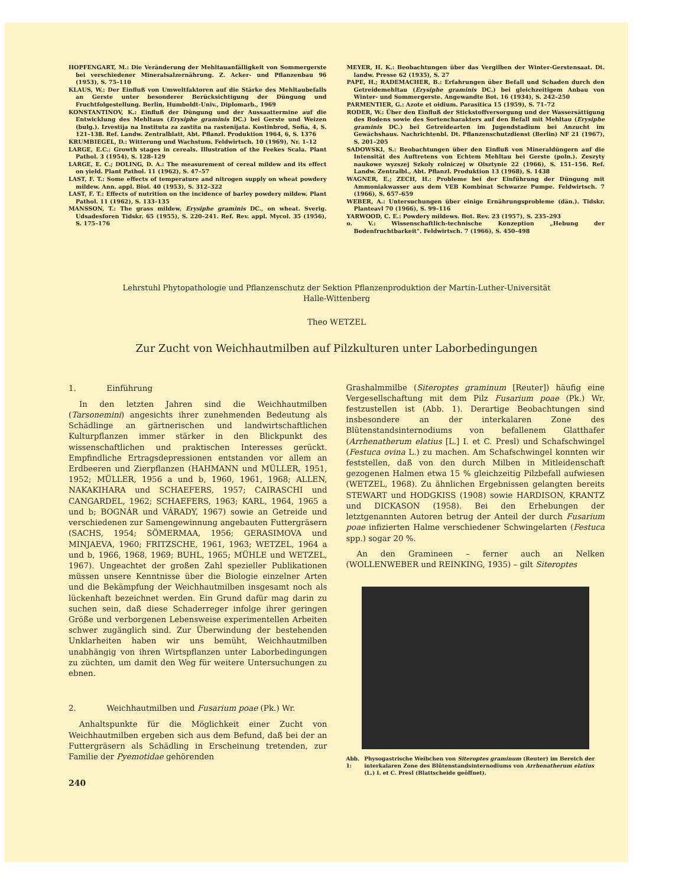HOPFENGART, M.: Die Veränderung der Mehltauanfälligkeit von Sommergerste bei verschiedener Mineralsalzernährung. Z. Acker- und Pflanzenbau 96 (1953), S. 75–110
KLAUS, W.: Der Einfluß von Umweltfaktoren auf die Stärke des Mehltaubefalls an Gerste unter besonderer Berücksichtigung der Düngung und Fruchtfolgestellung. Berlin, Humboldt-Univ., Diplomarb., 1969
KONSTANTINOV, K.: Einfluß der Düngung und der Aussaattermine auf die Entwicklung des Mehltaus (Erysiphe graminis DC.) bei Gerste und Weizen (bulg.). Izvestija na Instituta za zastita na rastenijata. Kostinbrod, Sofia, 4, S. 121–138. Ref. Landw. Zentralblatt, Abt. Pflanzl. Produktion 1964, 6, S. 1376
KRUMBIEGEL, D.: Witterung und Wachstum. Feldwirtsch. 10 (1969), Nr. 1–12
LARGE, E.C.: Growth stages in cereals. Illustration of the Feekes Scala. Plant Pathol. 3 (1954), S. 128–129
LARGE, E. C.; DOLING, D. A.: The measurement of cereal mildew and its effect on yield. Plant Pathol. 11 (1962), S. 47–57
LAST, F. T.: Some effects of temperature and nitrogen supply on wheat powdery mildew. Ann. appl. Biol. 40 (1953), S. 312–322
LAST, F. T.: Effects of nutrition on the incidence of barley powdery mildew. Plant Pathol. 11 (1962), S. 133–135
MANSSON, T.: The grass mildew, Erysiphe graminis DC., on wheat. Sverig. Udsadesforen Tidskr. 65 (1955), S. 220–241. Ref. Rev. appl. Mycol. 35 (1956), S. 175–176
MEYER, H. K.: Beobachtungen über das Vergilben der Winter-Gerstensaat. Dt. landw. Presse 62 (1935), S. 27
PAPE, H.; RADEMACHER, B.: Erfahrungen über Befall und Schaden durch den Getreidemehltau (Erysiphe graminis DC.) bei gleichzeitigem Anbau von Winter- und Sommergerste. Angewandte Bot. 16 (1934), S. 242–250
PARMENTIER, G.: Azote et oidium. Parasitica 15 (1959), S. 71–72
RODER, W.: Über den Einfluß der Stickstoffversorgung und der Wassersättigung des Bodens sowie des Sortencharakters auf den Befall mit Mehltau (Erysiphe graminis DC.) bei Getreidearten im Jugendstadium bei Anzucht im Gewächshaus. Nachrichtenbl. Dt. Pflanzenschutzdienst (Berlin) NF 21 (1967), S. 201–205
SADOWSKI, S.: Beobachtungen über den Einfluß von Mineraldüngern auf die Intensität des Auftretens von Echtem Mehltau bei Gerste (poln.). Zeszyty naukowe wyzszej Szkoly rolniczej w Olsztynie 22 (1966), S. 151–156. Ref. Landw. Zentralbl., Abt. Pflanzl. Produktion 13 (1968), S. 1438
WAGNER, E.; ZECH, H.: Probleme bei der Einführung der Düngung mit Ammoniakwasser aus dem VEB Kombinat Schwarze Pumpe. Feldwirtsch. 7 (1966), S. 657–659
WEBER, A.: Untersuchungen über einige Ernährungsprobleme (dän.). Tidskr. Planteavl 70 (1966), S. 99–116
YARWOOD, C. E.: Powdery mildews. Bot. Rev. 23 (1957), S. 235–293
o. V.: Wissenschaftlich-technische Konzeption „Hebung der Bodenfruchtbarkeit". Feldwirtsch. 7 (1966), S. 450–498
Lehrstuhl Phytopathologie und Pflanzenschutz der Sektion Pflanzenproduktion der Martin-Luther-Universität
Halle-Wittenberg
Theo WETZEL
Zur Zucht von Weichhautmilben auf Pilzkulturen unter Laborbedingungen
1. Einführung
In den letzten Jahren sind die Weichhautmilben (Tarsonemini) angesichts ihrer zunehmenden Bedeutung als Schädlinge an gärtnerischen und landwirtschaftlichen Kulturpflanzen immer stärker in den Blickpunkt des wissenschaftlichen und praktischen Interesses gerückt. Empfindliche Ertragsdepressionen entstanden vor allem an Erdbeeren und Zierpflanzen (HAHMANN und MÜLLER, 1951, 1952; MÜLLER, 1956 a und b, 1960, 1961, 1968; ALLEN, NAKAKIHARA und SCHAEFERS, 1957; CAIRASCHI und CANGARDEL, 1962; SCHAEFERS, 1963; KARL, 1964, 1965 a und b; BOGNÁR und VÁRADY, 1967) sowie an Getreide und verschiedenen zur Samengewinnung angebauten Futtergräsern (SACHS, 1954; SÖMERMAA, 1956; GERASIMOVA und MINJAEVA, 1960; FRITZSCHE, 1961, 1963; WETZEL, 1964 a und b, 1966, 1968, 1969; BUHL, 1965; MÜHLE und WETZEL, 1967). Ungeachtet der großen Zahl spezieller Publikationen müssen unsere Kenntnisse über die Biologie einzelner Arten und die Bekämpfung der Weichhautmilben insgesamt noch als lückenhaft bezeichnet werden. Ein Grund dafür mag darin zu suchen sein, daß diese Schaderreger infolge ihrer geringen Größe und verborgenen Lebensweise experimentellen Arbeiten schwer zugänglich sind. Zur Überwindung der bestehenden Unklarheiten haben wir uns bemüht, Weichhautmilben unabhängig von ihren Wirtspflanzen unter Laborbedingungen zu züchten, um damit den Weg für weitere Untersuchungen zu ebnen.
2. Weichhautmilben und Fusarium poae (Pk.) Wr.
Anhaltspunkte für die Möglichkeit einer Zucht von Weichhautmilben ergeben sich aus dem Befund, daß bei der an Futtergräsern als Schädling in Erscheinung tretenden, zur Familie der Pyemotidae gehörenden
240
Grashalmmilbe (Siteroptes graminum [Reuter]) häufig eine Vergesellschaftung mit dem Pilz Fusarium poae (Pk.) Wr. festzustellen ist (Abb. 1). Derartige Beobachtungen sind insbesondere an der interkalaren Zone des Blütenstandsinternodiums von befallenem Glatthafer (Arrhenatherum elatius [L.] I. et C. Presl) und Schafschwingel (Festuca ovina L.) zu machen. Am Schafschwingel konnten wir feststellen, daß von den durch Milben in Mitleidenschaft gezogenen Halmen etwa 15 % gleichzeitig Pilzbefall aufwiesen (WETZEL, 1968). Zu ähnlichen Ergebnissen gelangten bereits STEWART und HODGKISS (1908) sowie HARDISON, KRANTZ und DICKASON (1958). Bei den Erhebungen der letztgenannten Autoren betrug der Anteil der durch Fusarium poae infizierten Halme verschiedener Schwingelarten (Festuca spp.) sogar 20 %.
An den Gramineen – ferner auch an Nelken (WOLLENWEBER und REINKING, 1935) – gilt Siteroptes
Abb. 1: Physogastrische Weibchen von Siteroptes graminum (Reuter) im Bereich der interkalaren Zone des Blütenstandsinternodiums von Arrhenatherum elatius (L.) I. et C. Presl (Blattscheide geöffnet).